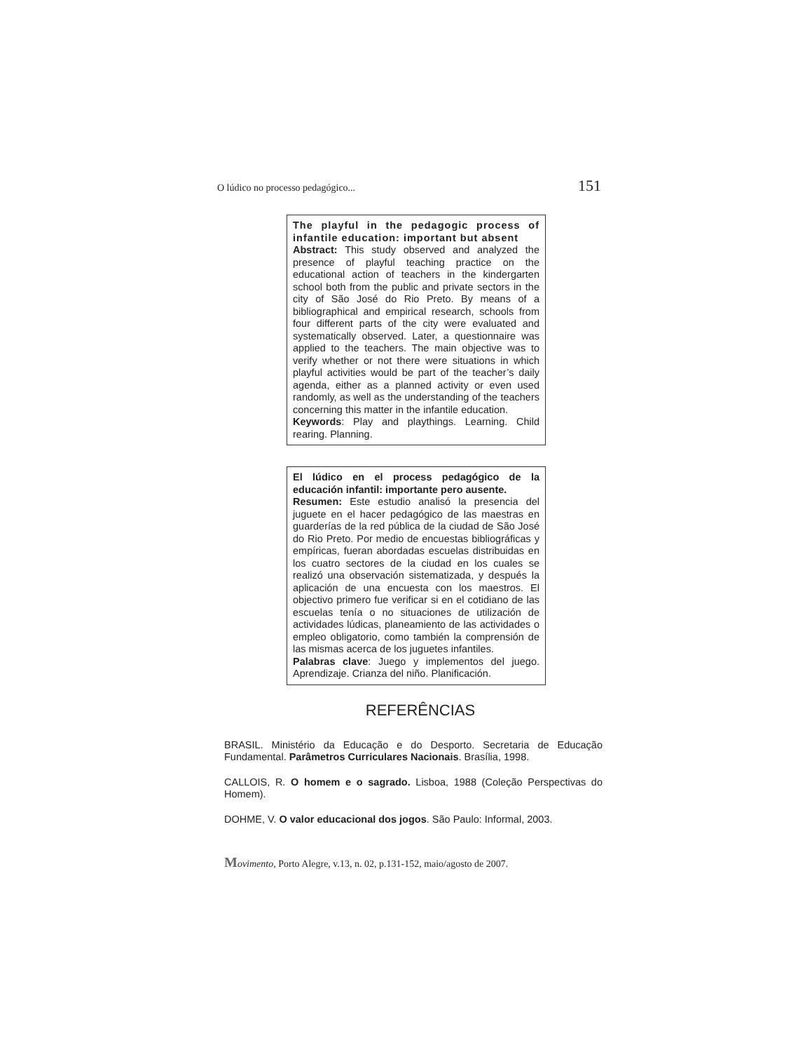O lúdico no processo pedagógico... 151
The playful in the pedagogic process of infantile education: important but absent
Abstract: This study observed and analyzed the presence of playful teaching practice on the educational action of teachers in the kindergarten school both from the public and private sectors in the city of São José do Rio Preto. By means of a bibliographical and empirical research, schools from four different parts of the city were evaluated and systematically observed. Later, a questionnaire was applied to the teachers. The main objective was to verify whether or not there were situations in which playful activities would be part of the teacher’s daily agenda, either as a planned activity or even used randomly, as well as the understanding of the teachers concerning this matter in the infantile education.
Keywords: Play and playthings. Learning. Child rearing. Planning.
El lúdico en el process pedagógico de la educación infantil: importante pero ausente.
Resumen: Este estudio analisó la presencia del juguete en el hacer pedagógico de las maestras en guarderías de la red pública de la ciudad de São José do Rio Preto. Por medio de encuestas bibliográficas y empíricas, fueran abordadas escuelas distribuidas en los cuatro sectores de la ciudad en los cuales se realizó una observación sistematizada, y después la aplicación de una encuesta con los maestros. El objectivo primero fue verificar si en el cotidiano de las escuelas tenía o no situaciones de utilización de actividades lúdicas, planeamiento de las actividades o empleo obligatorio, como también la comprensión de las mismas acerca de los juguetes infantiles.
Palabras clave: Juego y implementos del juego. Aprendizaje. Crianza del niño. Planificación.
REFERÊNCIAS
BRASIL. Ministério da Educação e do Desporto. Secretaria de Educação Fundamental. Parâmetros Curriculares Nacionais. Brasília, 1998.
CALLOIS, R. O homem e o sagrado. Lisboa, 1988 (Coleção Perspectivas do Homem).
DOHME, V. O valor educacional dos jogos. São Paulo: Informal, 2003.
Movimento, Porto Alegre, v.13, n. 02, p.131-152, maio/agosto de 2007.